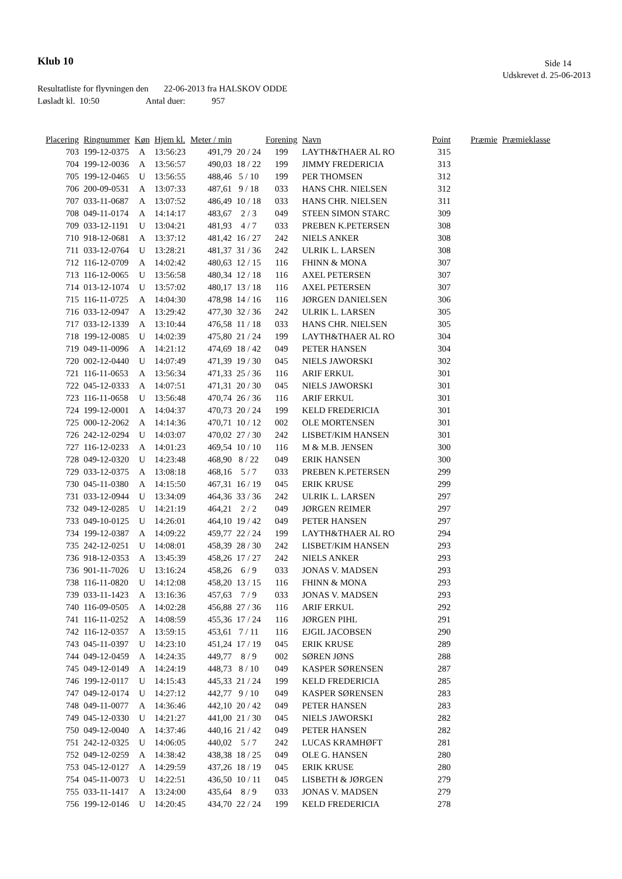Klub 10 Side 14
Udskrevet d. 25-06-2013
Resultatliste for flyvningen den 22-06-2013 fra HALSKOV ODDE
Løsladt kl. 10:50 Antal duer: 957
| Placering | Ringnummer | Køn | Hjem kl. | Meter / min | | Forening | Navn | Point | Præmie | Præmieklasse |
| --- | --- | --- | --- | --- | --- | --- | --- | --- | --- | --- |
| 703 | 199-12-0375 | A | 13:56:23 | 491,79 | 20 / 24 | 199 | LAYTH&THAER AL RO | 315 | | |
| 704 | 199-12-0036 | A | 13:56:57 | 490,03 | 18 / 22 | 199 | JIMMY FREDERICIA | 313 | | |
| 705 | 199-12-0465 | U | 13:56:55 | 488,46 | 5 / 10 | 199 | PER THOMSEN | 312 | | |
| 706 | 200-09-0531 | A | 13:07:33 | 487,61 | 9 / 18 | 033 | HANS CHR. NIELSEN | 312 | | |
| 707 | 033-11-0687 | A | 13:07:52 | 486,49 | 10 / 18 | 033 | HANS CHR. NIELSEN | 311 | | |
| 708 | 049-11-0174 | A | 14:14:17 | 483,67 | 2 / 3 | 049 | STEEN SIMON STARC | 309 | | |
| 709 | 033-12-1191 | U | 13:04:21 | 481,93 | 4 / 7 | 033 | PREBEN K.PETERSEN | 308 | | |
| 710 | 918-12-0681 | A | 13:37:12 | 481,42 | 16 / 27 | 242 | NIELS ANKER | 308 | | |
| 711 | 033-12-0764 | U | 13:28:21 | 481,37 | 31 / 36 | 242 | ULRIK L. LARSEN | 308 | | |
| 712 | 116-12-0709 | A | 14:02:42 | 480,63 | 12 / 15 | 116 | FHINN & MONA | 307 | | |
| 713 | 116-12-0065 | U | 13:56:58 | 480,34 | 12 / 18 | 116 | AXEL PETERSEN | 307 | | |
| 714 | 013-12-1074 | U | 13:57:02 | 480,17 | 13 / 18 | 116 | AXEL PETERSEN | 307 | | |
| 715 | 116-11-0725 | A | 14:04:30 | 478,98 | 14 / 16 | 116 | JØRGEN DANIELSEN | 306 | | |
| 716 | 033-12-0947 | A | 13:29:42 | 477,30 | 32 / 36 | 242 | ULRIK L. LARSEN | 305 | | |
| 717 | 033-12-1339 | A | 13:10:44 | 476,58 | 11 / 18 | 033 | HANS CHR. NIELSEN | 305 | | |
| 718 | 199-12-0085 | U | 14:02:39 | 475,80 | 21 / 24 | 199 | LAYTH&THAER AL RO | 304 | | |
| 719 | 049-11-0096 | A | 14:21:12 | 474,69 | 18 / 42 | 049 | PETER HANSEN | 304 | | |
| 720 | 002-12-0440 | U | 14:07:49 | 471,39 | 19 / 30 | 045 | NIELS JAWORSKI | 302 | | |
| 721 | 116-11-0653 | A | 13:56:34 | 471,33 | 25 / 36 | 116 | ARIF ERKUL | 301 | | |
| 722 | 045-12-0333 | A | 14:07:51 | 471,31 | 20 / 30 | 045 | NIELS JAWORSKI | 301 | | |
| 723 | 116-11-0658 | U | 13:56:48 | 470,74 | 26 / 36 | 116 | ARIF ERKUL | 301 | | |
| 724 | 199-12-0001 | A | 14:04:37 | 470,73 | 20 / 24 | 199 | KELD FREDERICIA | 301 | | |
| 725 | 000-12-2062 | A | 14:14:36 | 470,71 | 10 / 12 | 002 | OLE MORTENSEN | 301 | | |
| 726 | 242-12-0294 | U | 14:03:07 | 470,02 | 27 / 30 | 242 | LISBET/KIM HANSEN | 301 | | |
| 727 | 116-12-0233 | A | 14:01:23 | 469,54 | 10 / 10 | 116 | M & M.B. JENSEN | 300 | | |
| 728 | 049-12-0320 | U | 14:23:48 | 468,90 | 8 / 22 | 049 | ERIK HANSEN | 300 | | |
| 729 | 033-12-0375 | A | 13:08:18 | 468,16 | 5 / 7 | 033 | PREBEN K.PETERSEN | 299 | | |
| 730 | 045-11-0380 | A | 14:15:50 | 467,31 | 16 / 19 | 045 | ERIK KRUSE | 299 | | |
| 731 | 033-12-0944 | U | 13:34:09 | 464,36 | 33 / 36 | 242 | ULRIK L. LARSEN | 297 | | |
| 732 | 049-12-0285 | U | 14:21:19 | 464,21 | 2 / 2 | 049 | JØRGEN REIMER | 297 | | |
| 733 | 049-10-0125 | U | 14:26:01 | 464,10 | 19 / 42 | 049 | PETER HANSEN | 297 | | |
| 734 | 199-12-0387 | A | 14:09:22 | 459,77 | 22 / 24 | 199 | LAYTH&THAER AL RO | 294 | | |
| 735 | 242-12-0251 | U | 14:08:01 | 458,39 | 28 / 30 | 242 | LISBET/KIM HANSEN | 293 | | |
| 736 | 918-12-0353 | A | 13:45:39 | 458,26 | 17 / 27 | 242 | NIELS ANKER | 293 | | |
| 736 | 901-11-7026 | U | 13:16:24 | 458,26 | 6 / 9 | 033 | JONAS V. MADSEN | 293 | | |
| 738 | 116-11-0820 | U | 14:12:08 | 458,20 | 13 / 15 | 116 | FHINN & MONA | 293 | | |
| 739 | 033-11-1423 | A | 13:16:36 | 457,63 | 7 / 9 | 033 | JONAS V. MADSEN | 293 | | |
| 740 | 116-09-0505 | A | 14:02:28 | 456,88 | 27 / 36 | 116 | ARIF ERKUL | 292 | | |
| 741 | 116-11-0252 | A | 14:08:59 | 455,36 | 17 / 24 | 116 | JØRGEN PIHL | 291 | | |
| 742 | 116-12-0357 | A | 13:59:15 | 453,61 | 7 / 11 | 116 | EJGIL JACOBSEN | 290 | | |
| 743 | 045-11-0397 | U | 14:23:10 | 451,24 | 17 / 19 | 045 | ERIK KRUSE | 289 | | |
| 744 | 049-12-0459 | A | 14:24:35 | 449,77 | 8 / 9 | 002 | SØREN JØNS | 288 | | |
| 745 | 049-12-0149 | A | 14:24:19 | 448,73 | 8 / 10 | 049 | KASPER SØRENSEN | 287 | | |
| 746 | 199-12-0117 | U | 14:15:43 | 445,33 | 21 / 24 | 199 | KELD FREDERICIA | 285 | | |
| 747 | 049-12-0174 | U | 14:27:12 | 442,77 | 9 / 10 | 049 | KASPER SØRENSEN | 283 | | |
| 748 | 049-11-0077 | A | 14:36:46 | 442,10 | 20 / 42 | 049 | PETER HANSEN | 283 | | |
| 749 | 045-12-0330 | U | 14:21:27 | 441,00 | 21 / 30 | 045 | NIELS JAWORSKI | 282 | | |
| 750 | 049-12-0040 | A | 14:37:46 | 440,16 | 21 / 42 | 049 | PETER HANSEN | 282 | | |
| 751 | 242-12-0325 | U | 14:06:05 | 440,02 | 5 / 7 | 242 | LUCAS KRAMHØFT | 281 | | |
| 752 | 049-12-0259 | A | 14:38:42 | 438,38 | 18 / 25 | 049 | OLE G. HANSEN | 280 | | |
| 753 | 045-12-0127 | A | 14:29:59 | 437,26 | 18 / 19 | 045 | ERIK KRUSE | 280 | | |
| 754 | 045-11-0073 | U | 14:22:51 | 436,50 | 10 / 11 | 045 | LISBETH & JØRGEN | 279 | | |
| 755 | 033-11-1417 | A | 13:24:00 | 435,64 | 8 / 9 | 033 | JONAS V. MADSEN | 279 | | |
| 756 | 199-12-0146 | U | 14:20:45 | 434,70 | 22 / 24 | 199 | KELD FREDERICIA | 278 | | |